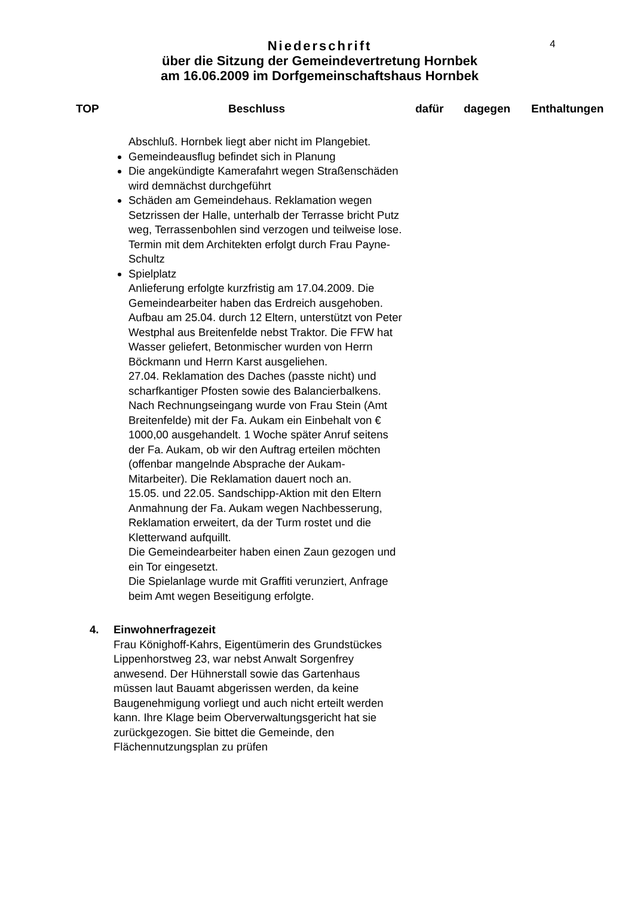4
Niederschrift
über die Sitzung der Gemeindevertretung Hornbek
am 16.06.2009 im Dorfgemeinschaftshaus Hornbek
TOP Beschluss dafür dagegen Enthaltungen
Abschluß. Hornbek liegt aber nicht im Plangebiet.
Gemeindeausflug befindet sich in Planung
Die angekündigte Kamerafahrt wegen Straßenschäden wird demnächst durchgeführt
Schäden am Gemeindehaus. Reklamation wegen Setzrissen der Halle, unterhalb der Terrasse bricht Putz weg, Terrassenbohlen sind verzogen und teilweise lose. Termin mit dem Architekten erfolgt durch Frau Payne-Schultz
Spielplatz
Anlieferung erfolgte kurzfristig am 17.04.2009. Die Gemeindearbeiter haben das Erdreich ausgehoben. Aufbau am 25.04. durch 12 Eltern, unterstützt von Peter Westphal aus Breitenfelde nebst Traktor. Die FFW hat Wasser geliefert, Betonmischer wurden von Herrn Böckmann und Herrn Karst ausgeliehen.
27.04. Reklamation des Daches (passte nicht) und scharfkantiger Pfosten sowie des Balancierbalkens.
Nach Rechnungseingang wurde von Frau Stein (Amt Breitenfelde) mit der Fa. Aukam ein Einbehalt von € 1000,00 ausgehandelt. 1 Woche später Anruf seitens der Fa. Aukam, ob wir den Auftrag erteilen möchten (offenbar mangelnde Absprache der Aukam-Mitarbeiter). Die Reklamation dauert noch an.
15.05. und 22.05. Sandschipp-Aktion mit den Eltern
Anmahnung der Fa. Aukam wegen Nachbesserung, Reklamation erweitert, da der Turm rostet und die Kletterwand aufquillt.
Die Gemeindearbeiter haben einen Zaun gezogen und ein Tor eingesetzt.
Die Spielanlage wurde mit Graffiti verunziert, Anfrage beim Amt wegen Beseitigung erfolgte.
4. Einwohnerfragezeit
Frau Könighoff-Kahrs, Eigentümerin des Grundstückes Lippenhorstweg 23, war nebst Anwalt Sorgenfrey anwesend. Der Hühnerstall sowie das Gartenhaus müssen laut Bauamt abgerissen werden, da keine Baugenehmigung vorliegt und auch nicht erteilt werden kann. Ihre Klage beim Oberverwaltungsgericht hat sie zurückgezogen. Sie bittet die Gemeinde, den Flächennutzungsplan zu prüfen